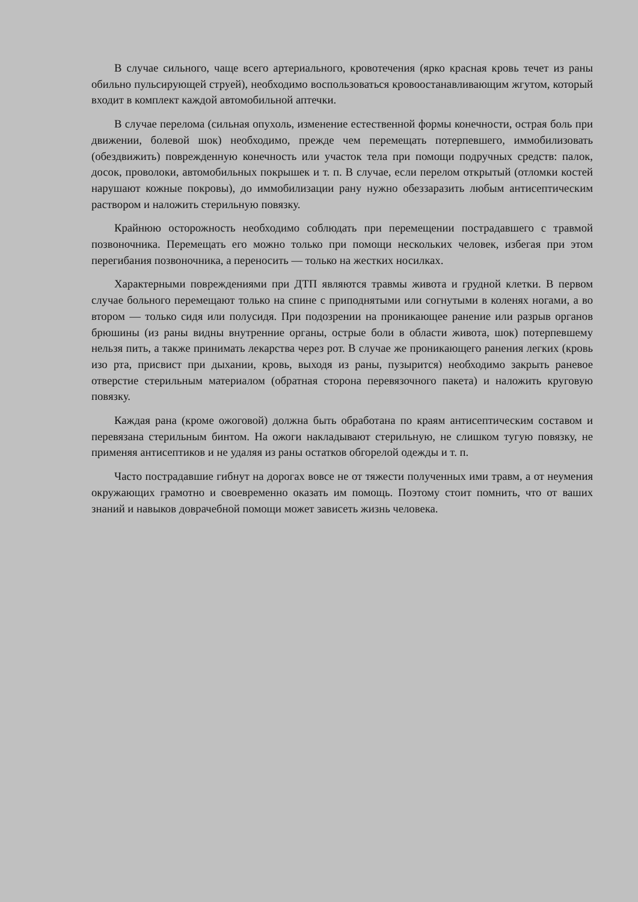В случае сильного, чаще всего артериального, кровотечения (ярко красная кровь течет из раны обильно пульсирующей струей), необходимо воспользоваться кровоостанавливающим жгутом, который входит в комплект каждой автомобильной аптечки.
В случае перелома (сильная опухоль, изменение естественной формы конечности, острая боль при движении, болевой шок) необходимо, прежде чем перемещать потерпевшего, иммобилизовать (обездвижить) поврежденную конечность или участок тела при помощи подручных средств: палок, досок, проволоки, автомобильных покрышек и т. п. В случае, если перелом открытый (отломки костей нарушают кожные покровы), до иммобилизации рану нужно обеззаразить любым антисептическим раствором и наложить стерильную повязку.
Крайнюю осторожность необходимо соблюдать при перемещении пострадавшего с травмой позвоночника. Перемещать его можно только при помощи нескольких человек, избегая при этом перегибания позвоночника, а переносить — только на жестких носилках.
Характерными повреждениями при ДТП являются травмы живота и грудной клетки. В первом случае больного перемещают только на спине с приподнятыми или согнутыми в коленях ногами, а во втором — только сидя или полусидя. При подозрении на проникающее ранение или разрыв органов брюшины (из раны видны внутренние органы, острые боли в области живота, шок) потерпевшему нельзя пить, а также принимать лекарства через рот. В случае же проникающего ранения легких (кровь изо рта, присвист при дыхании, кровь, выходя из раны, пузырится) необходимо закрыть раневое отверстие стерильным материалом (обратная сторона перевязочного пакета) и наложить круговую повязку.
Каждая рана (кроме ожоговой) должна быть обработана по краям антисептическим составом и перевязана стерильным бинтом. На ожоги накладывают стерильную, не слишком тугую повязку, не применяя антисептиков и не удаляя из раны остатков обгорелой одежды и т. п.
Часто пострадавшие гибнут на дорогах вовсе не от тяжести полученных ими травм, а от неумения окружающих грамотно и своевременно оказать им помощь. Поэтому стоит помнить, что от ваших знаний и навыков доврачебной помощи может зависеть жизнь человека.